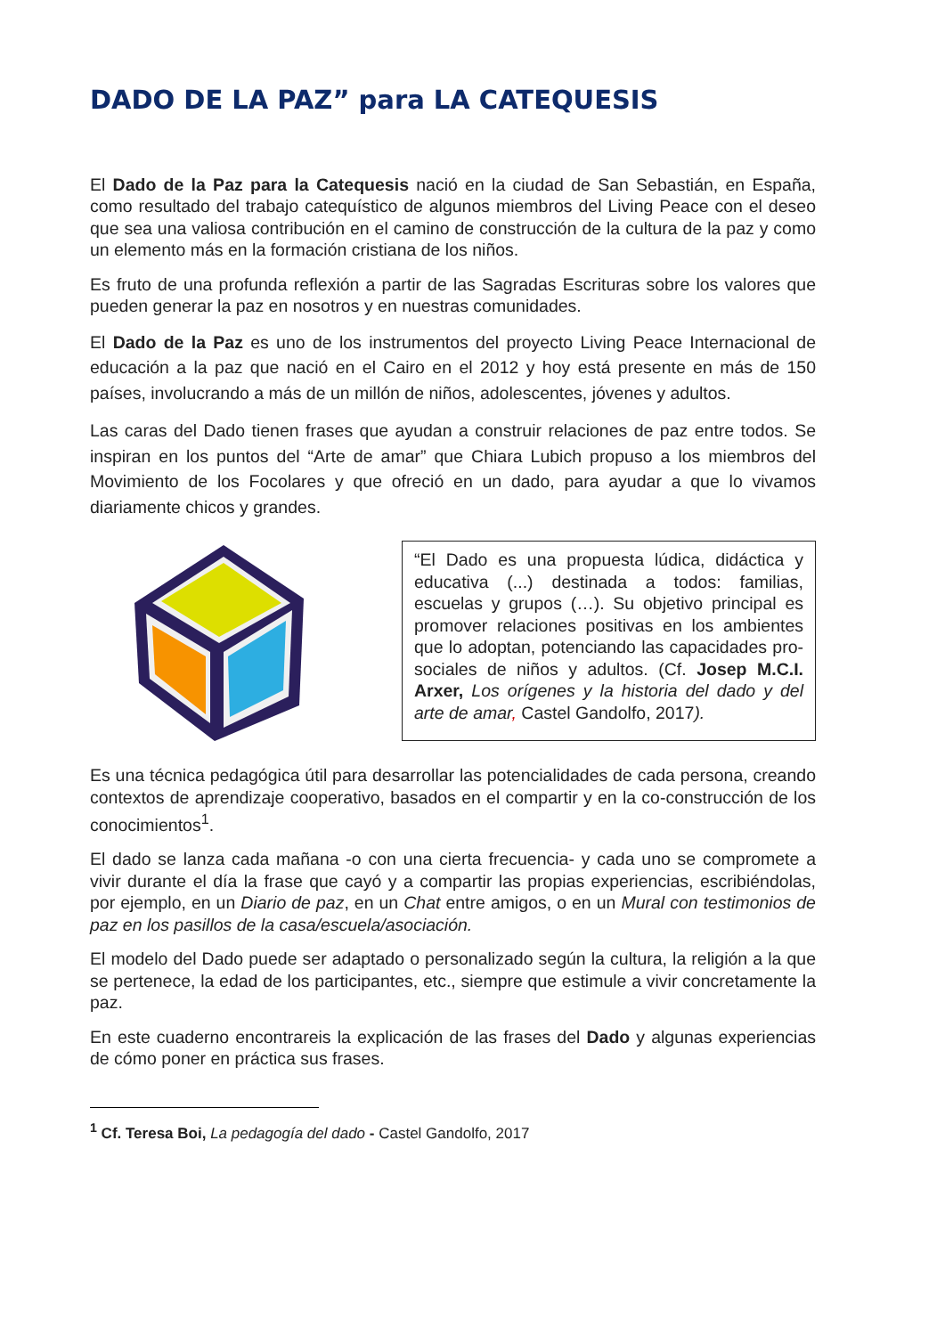DADO DE LA PAZ” para LA CATEQUESIS
El Dado de la Paz para la Catequesis nació en la ciudad de San Sebastián, en España, como resultado del trabajo catequístico de algunos miembros del Living Peace con el deseo que sea una valiosa contribución en el camino de construcción de la cultura de la paz y como un elemento más en la formación cristiana de los niños.
Es fruto de una profunda reflexión a partir de las Sagradas Escrituras sobre los valores que pueden generar la paz en nosotros y en nuestras comunidades.
El Dado de la Paz es uno de los instrumentos del proyecto Living Peace Internacional de educación a la paz que nació en el Cairo en el 2012 y hoy está presente en más de 150 países, involucrando a más de un millón de niños, adolescentes, jóvenes y adultos.
Las caras del Dado tienen frases que ayudan a construir relaciones de paz entre todos. Se inspiran en los puntos del “Arte de amar” que Chiara Lubich propuso a los miembros del Movimiento de los Focolares y que ofreció en un dado, para ayudar a que lo vivamos diariamente chicos y grandes.
“El Dado es una propuesta lúdica, didáctica y educativa (...) destinada a todos: familias, escuelas y grupos (…). Su objetivo principal es promover relaciones positivas en los ambientes que lo adoptan, potenciando las capacidades pro-sociales de niños y adultos. (Cf. Josep M.C.I. Arxer, Los orígenes y la historia del dado y del arte de amar, Castel Gandolfo, 2017).
Es una técnica pedagógica útil para desarrollar las potencialidades de cada persona, creando contextos de aprendizaje cooperativo, basados en el compartir y en la co-construcción de los conocimientos<sup>1</sup>.
El dado se lanza cada mañana -o con una cierta frecuencia- y cada uno se compromete a vivir durante el día la frase que cayó y a compartir las propias experiencias, escribiéndolas, por ejemplo, en un Diario de paz, en un Chat entre amigos, o en un Mural con testimonios de paz en los pasillos de la casa/escuela/asociación.
El modelo del Dado puede ser adaptado o personalizado según la cultura, la religión a la que se pertenece, la edad de los participantes, etc., siempre que estimule a vivir concretamente la paz.
En este cuaderno encontrareis la explicación de las frases del Dado y algunas experiencias de cómo poner en práctica sus frases.
<sup>1</sup> Cf. Teresa Boi, La pedagogía del dado - Castel Gandolfo, 2017